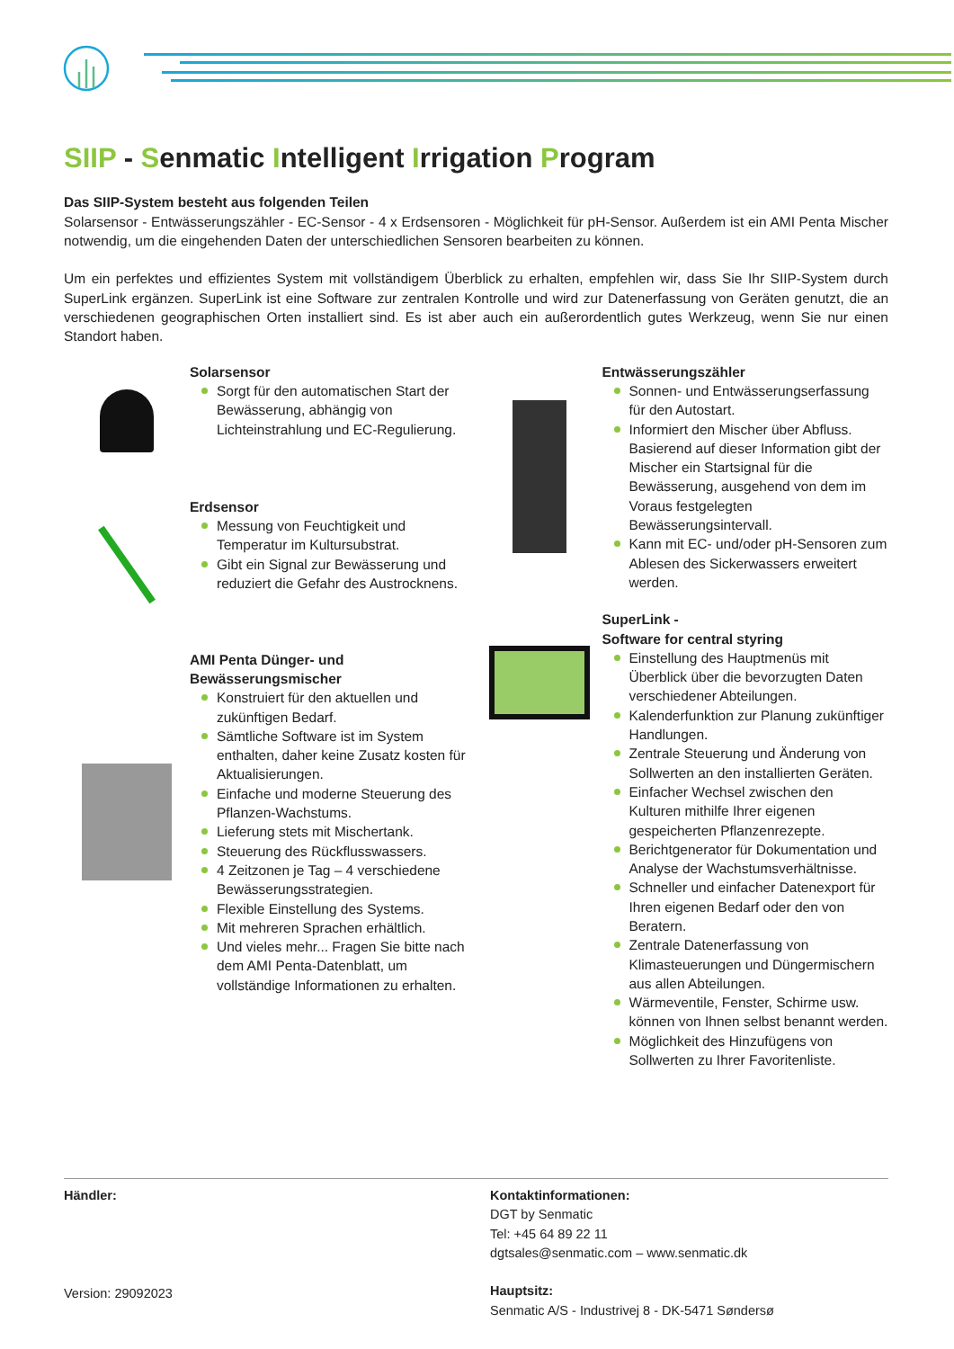SIIP - Senmatic Intelligent Irrigation Program
Das SIIP-System besteht aus folgenden Teilen
Solarsensor - Entwässerungszähler - EC-Sensor - 4 x Erdsensoren - Möglichkeit für pH-Sensor. Außerdem ist ein AMI Penta Mischer notwendig, um die eingehenden Daten der unterschiedlichen Sensoren bearbeiten zu können.
Um ein perfektes und effizientes System mit vollständigem Überblick zu erhalten, empfehlen wir, dass Sie Ihr SIIP-System durch SuperLink ergänzen. SuperLink ist eine Software zur zentralen Kontrolle und wird zur Datenerfassung von Geräten genutzt, die an verschiedenen geographischen Orten installiert sind. Es ist aber auch ein außerordentlich gutes Werkzeug, wenn Sie nur einen Standort haben.
Solarsensor
Sorgt für den automatischen Start der Bewässerung, abhängig von Lichteinstrahlung und EC-Regulierung.
Erdsensor
Messung von Feuchtigkeit und Temperatur im Kultursubstrat.
Gibt ein Signal zur Bewässerung und reduziert die Gefahr des Austrocknens.
AMI Penta Dünger- und Bewässerungsmischer
Konstruiert für den aktuellen und zukünftigen Bedarf.
Sämtliche Software ist im System enthalten, daher keine Zusatz kosten für Aktualisierungen.
Einfache und moderne Steuerung des Pflanzen-Wachstums.
Lieferung stets mit Mischertank.
Steuerung des Rückflusswassers.
4 Zeitzonen je Tag – 4 verschiedene Bewässerungsstrategien.
Flexible Einstellung des Systems.
Mit mehreren Sprachen erhältlich.
Und vieles mehr... Fragen Sie bitte nach dem AMI Penta-Datenblatt, um vollständige Informationen zu erhalten.
Entwässerungszähler
Sonnen- und Entwässerungserfassung für den Autostart.
Informiert den Mischer über Abfluss. Basierend auf dieser Information gibt der Mischer ein Startsignal für die Bewässerung, ausgehend von dem im Voraus festgelegten Bewässerungsintervall.
Kann mit EC- und/oder pH-Sensoren zum Ablesen des Sickerwassers erweitert werden.
SuperLink -
Software for central styring
Einstellung des Hauptmenüs mit Überblick über die bevorzugten Daten verschiedener Abteilungen.
Kalenderfunktion zur Planung zukünftiger Handlungen.
Zentrale Steuerung und Änderung von Sollwerten an den installierten Geräten.
Einfacher Wechsel zwischen den Kulturen mithilfe Ihrer eigenen gespeicherten Pflanzenrezepte.
Berichtgenerator für Dokumentation und Analyse der Wachstumsverhältnisse.
Schneller und einfacher Datenexport für Ihren eigenen Bedarf oder den von Beratern.
Zentrale Datenerfassung von Klimasteuerungen und Düngermischern aus allen Abteilungen.
Wärmeventile, Fenster, Schirme usw. können von Ihnen selbst benannt werden.
Möglichkeit des Hinzufügens von Sollwerten zu Ihrer Favoritenliste.
Händler:
Version: 29092023
Kontaktinformationen:
DGT by Senmatic
Tel: +45 64 89 22 11
dgtsales@senmatic.com – www.senmatic.dk
Hauptsitz:
Senmatic A/S - Industrivej 8 - DK-5471 Søndersø